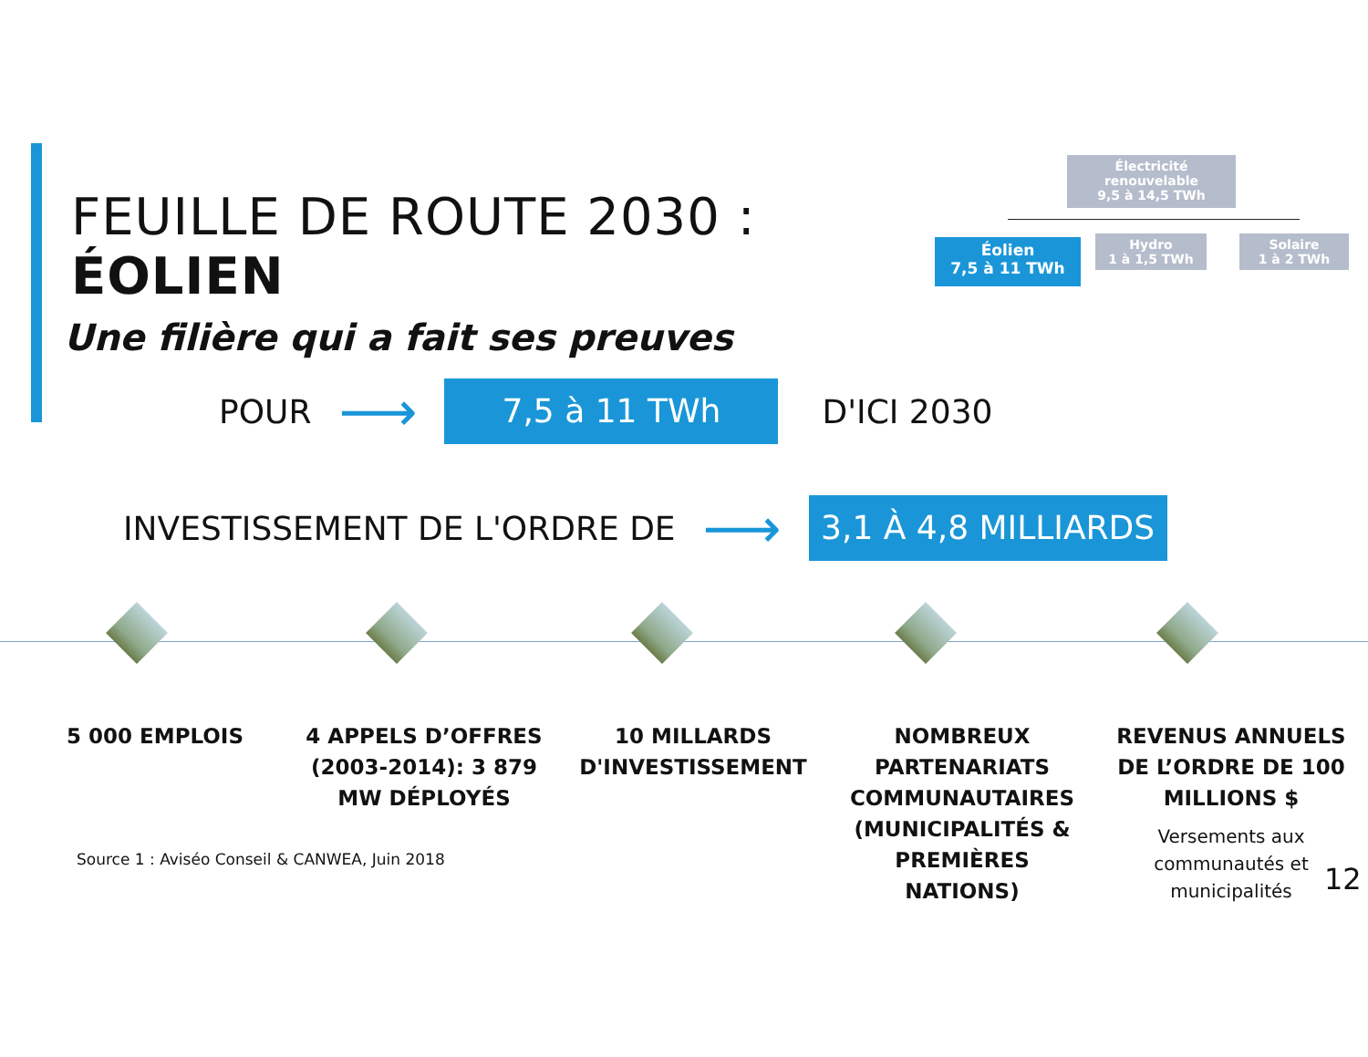FEUILLE DE ROUTE 2030 : ÉOLIEN
Une filière qui a fait ses preuves
Électricité renouvelable
9,5 à 14,5 TWh
Éolien
7,5 à 11 TWh
Hydro
1 à 1,5 TWh
Solaire
1 à 2 TWh
POUR ⟶ 7,5 à 11 TWh D'ICI 2030
INVESTISSEMENT DE L'ORDRE DE ⟶ 3,1 À 4,8 MILLIARDS $
5 000 EMPLOIS 4 APPELS D’OFFRES (2003-2014): 3 879 MW DÉPLOYÉS
10 MILLARDS D'INVESTISSEMENT
NOMBREUX PARTENARIATS COMMUNAUTAIRES (MUNICIPALITÉS & PREMIÈRES NATIONS)
REVENUS ANNUELS DE L’ORDRE DE 100 MILLIONS $
Versements aux communautés et municipalités
Source 1 : Aviséo Conseil & CANWEA, Juin 2018
12